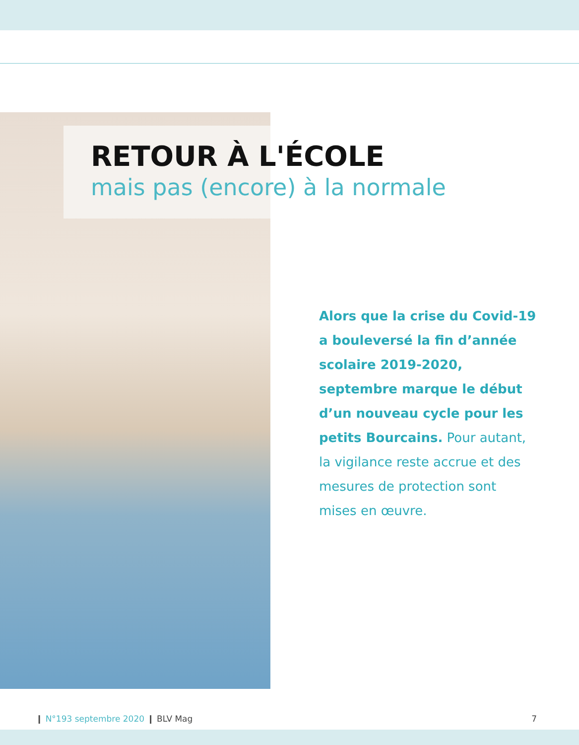RETOUR À L'ÉCOLE
mais pas (encore) à la normale
Alors que la crise du Covid-19 a bouleversé la fin d’année scolaire 2019-2020, septembre marque le début d’un nouveau cycle pour les petits Bourcains. Pour autant, la vigilance reste accrue et des mesures de protection sont mises en œuvre.
❙ N°193 septembre 2020 ❙ BLV Mag
7